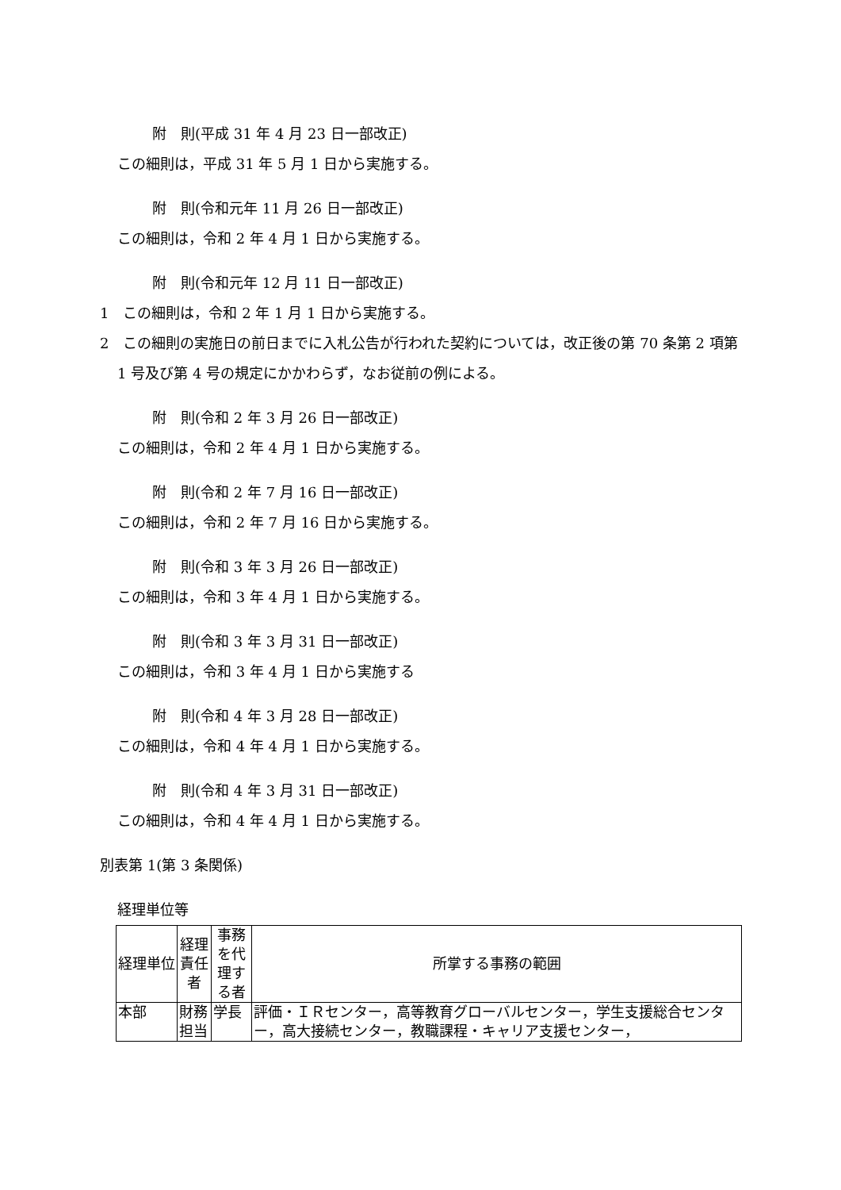附　則(平成 31 年 4 月 23 日一部改正)
この細則は，平成 31 年 5 月 1 日から実施する。
附　則(令和元年 11 月 26 日一部改正)
この細則は，令和 2 年 4 月 1 日から実施する。
附　則(令和元年 12 月 11 日一部改正)
1　この細則は，令和 2 年 1 月 1 日から実施する。
2　この細則の実施日の前日までに入札公告が行われた契約については，改正後の第 70 条第 2 項第 1 号及び第 4 号の規定にかかわらず，なお従前の例による。
附　則(令和 2 年 3 月 26 日一部改正)
この細則は，令和 2 年 4 月 1 日から実施する。
附　則(令和 2 年 7 月 16 日一部改正)
この細則は，令和 2 年 7 月 16 日から実施する。
附　則(令和 3 年 3 月 26 日一部改正)
この細則は，令和 3 年 4 月 1 日から実施する。
附　則(令和 3 年 3 月 31 日一部改正)
この細則は，令和 3 年 4 月 1 日から実施する
附　則(令和 4 年 3 月 28 日一部改正)
この細則は，令和 4 年 4 月 1 日から実施する。
附　則(令和 4 年 3 月 31 日一部改正)
この細則は，令和 4 年 4 月 1 日から実施する。
別表第 1(第 3 条関係)
経理単位等
| 経理単位 | 経理責任者 | 事務を代理する者 | 所掌する事務の範囲 |
| --- | --- | --- | --- |
| 本部 | 財務担当 | 学長 | 評価・ＩＲセンター，高等教育グローバルセンター，学生支援総合センター，高大接続センター，教職課程・キャリア支援センター， |